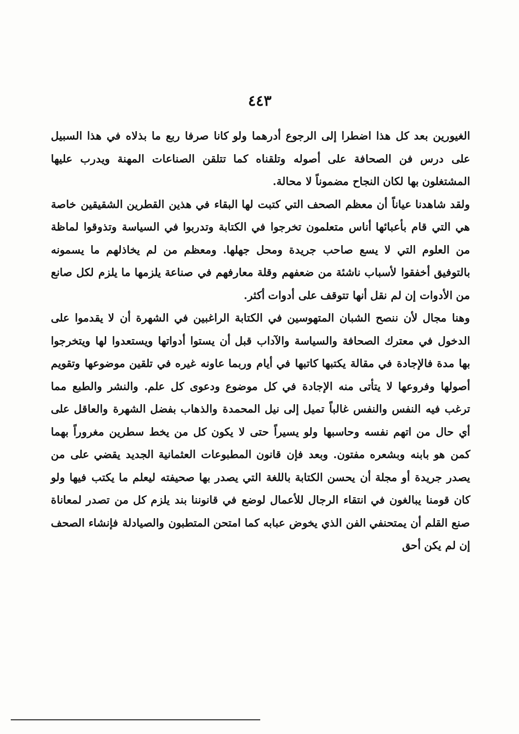٤٤٣
الغيورين بعد كل هذا اضطرا إلى الرجوع أدرهما ولو كانا صرفا ربع ما بذلاه في هذا السبيل على درس فن الصحافة على أصوله وتلقناه كما تتلقن الصناعات المهنة ويدرب عليها المشتغلون بها لكان النجاح مضموناً لا محالة.
ولقد شاهدنا عياناً أن معظم الصحف التي كتبت لها البقاء في هذين القطرين الشقيقين خاصة هي التي قام بأعبائها أناس متعلمون تخرجوا في الكتابة وتدربوا في السياسة وتذوقوا لماظة من العلوم التي لا يسع صاحب جريدة ومحل جهلها. ومعظم من لم يخاذلهم ما يسمونه بالتوفيق أخفقوا لأسباب ناشئة من ضعفهم وقلة معارفهم في صناعة يلزمها ما يلزم لكل صانع من الأدوات إن لم نقل أنها تتوقف على أدوات أكثر.
وهنا مجال لأن ننصح الشبان المتهوسين في الكتابة الراغبين في الشهرة أن لا يقدموا على الدخول في معترك الصحافة والسياسة والآداب قبل أن يستوا أدواتها ويستعدوا لها ويتخرجوا بها مدة فالإجادة في مقالة يكتبها كاتبها في أيام وربما عاونه غيره في تلقين موضوعها وتقويم أصولها وفروعها لا يتأتى منه الإجادة في كل موضوع ودعوى كل علم. والنشر والطبع مما ترغب فيه النفس والنفس غالباً تميل إلى نيل المحمدة والذهاب بفضل الشهرة والعاقل على أي حال من اتهم نفسه وحاسبها ولو يسيراً حتى لا يكون كل من يخط سطرين مغروراً بهما كمن هو بابنه وبشعره مفتون. وبعد فإن قانون المطبوعات العثمانية الجديد يقضي على من يصدر جريدة أو مجلة أن يحسن الكتابة باللغة التي يصدر بها صحيفته ليعلم ما يكتب فيها ولو كان قومنا يبالغون في انتقاء الرجال للأعمال لوضع في قانوننا بند يلزم كل من تصدر لمعاناة صنع القلم أن يمتحنفي الفن الذي يخوض عبابه كما امتحن المتطبون والصيادلة فإنشاء الصحف إن لم يكن أحق